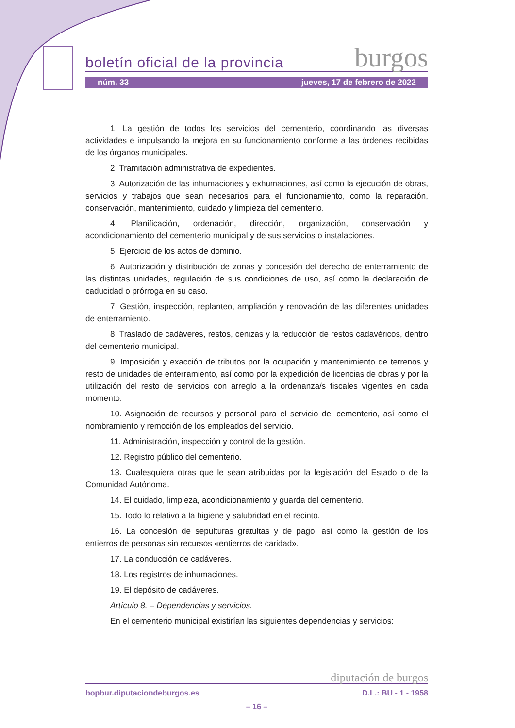boletín oficial de la provincia burgos
núm. 33 jueves, 17 de febrero de 2022
1. La gestión de todos los servicios del cementerio, coordinando las diversas actividades e impulsando la mejora en su funcionamiento conforme a las órdenes recibidas de los órganos municipales.
2. Tramitación administrativa de expedientes.
3. Autorización de las inhumaciones y exhumaciones, así como la ejecución de obras, servicios y trabajos que sean necesarios para el funcionamiento, como la reparación, conservación, mantenimiento, cuidado y limpieza del cementerio.
4. Planificación, ordenación, dirección, organización, conservación y acondicionamiento del cementerio municipal y de sus servicios o instalaciones.
5. Ejercicio de los actos de dominio.
6. Autorización y distribución de zonas y concesión del derecho de enterramiento de las distintas unidades, regulación de sus condiciones de uso, así como la declaración de caducidad o prórroga en su caso.
7. Gestión, inspección, replanteo, ampliación y renovación de las diferentes unidades de enterramiento.
8. Traslado de cadáveres, restos, cenizas y la reducción de restos cadavéricos, dentro del cementerio municipal.
9. Imposición y exacción de tributos por la ocupación y mantenimiento de terrenos y resto de unidades de enterramiento, así como por la expedición de licencias de obras y por la utilización del resto de servicios con arreglo a la ordenanza/s fiscales vigentes en cada momento.
10. Asignación de recursos y personal para el servicio del cementerio, así como el nombramiento y remoción de los empleados del servicio.
11. Administración, inspección y control de la gestión.
12. Registro público del cementerio.
13. Cualesquiera otras que le sean atribuidas por la legislación del Estado o de la Comunidad Autónoma.
14. El cuidado, limpieza, acondicionamiento y guarda del cementerio.
15. Todo lo relativo a la higiene y salubridad en el recinto.
16. La concesión de sepulturas gratuitas y de pago, así como la gestión de los entierros de personas sin recursos «entierros de caridad».
17. La conducción de cadáveres.
18. Los registros de inhumaciones.
19. El depósito de cadáveres.
Artículo 8. – Dependencias y servicios.
En el cementerio municipal existirían las siguientes dependencias y servicios:
diputación de burgos
bopbur.diputaciondeburgos.es D.L.: BU - 1 - 1958
– 16 –